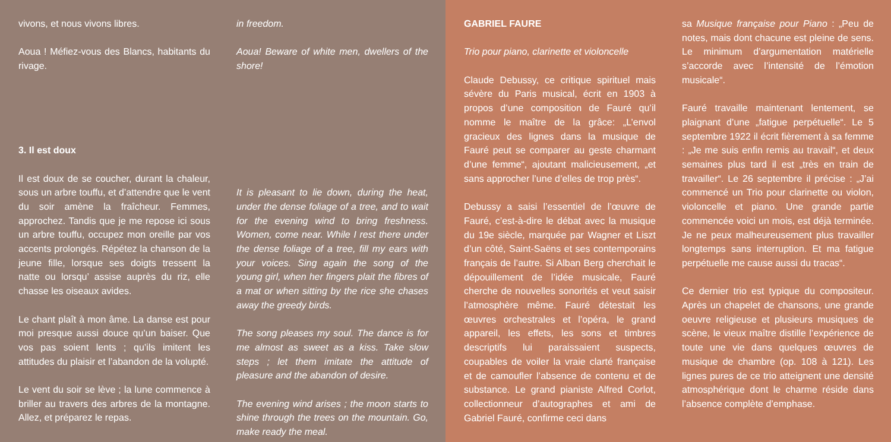vivons, et nous vivons libres.
Aoua ! Méfiez-vous des Blancs, habitants du rivage.
3. Il est doux
Il est doux de se coucher, durant la chaleur, sous un arbre touffu, et d’attendre que le vent du soir amène la fraîcheur. Femmes, approchez. Tandis que je me repose ici sous un arbre touffu, occupez mon oreille par vos accents prolongés. Répétez la chanson de la jeune fille, lorsque ses doigts tressent la natte ou lorsqu’ assise auprès du riz, elle chasse les oiseaux avides.
Le chant plaît à mon âme. La danse est pour moi presque aussi douce qu’un baiser. Que vos pas soient lents ; qu’ils imitent les attitudes du plaisir et l’abandon de la volupté.
Le vent du soir se lève ; la lune commence à briller au travers des arbres de la montagne. Allez, et préparez le repas.
in freedom.
Aoua! Beware of white men, dwellers of the shore!
It is pleasant to lie down, during the heat, under the dense foliage of a tree, and to wait for the evening wind to bring freshness. Women, come near. While I rest there under the dense foliage of a tree, fill my ears with your voices. Sing again the song of the young girl, when her fingers plait the fibres of a mat or when sitting by the rice she chases away the greedy birds.
The song pleases my soul. The dance is for me almost as sweet as a kiss. Take slow steps ; let them imitate the attitude of pleasure and the abandon of desire.
The evening wind arises ; the moon starts to shine through the trees on the mountain. Go, make ready the meal.
GABRIEL FAURE
Trio pour piano, clarinette et violoncelle
Claude Debussy, ce critique spirituel mais sévère du Paris musical, écrit en 1903 à propos d’une composition de Fauré qu’il nomme le maître de la grâce: „L’envol gracieux des lignes dans la musique de Fauré peut se comparer au geste charmant d’une femme“, ajoutant malicieusement, „et sans approcher l’une d’elles de trop près“.
Debussy a saisi l’essentiel de l’œuvre de Fauré, c’est-à-dire le débat avec la musique du 19e siècle, marquée par Wagner et Liszt d’un côté, Saint-Saëns et ses contemporains français de l’autre. Si Alban Berg cherchait le dépouillement de l’idée musicale, Fauré cherche de nouvelles sonorités et veut saisir l’atmosphère même. Fauré détestait les œuvres orchestrales et l’opéra, le grand appareil, les effets, les sons et timbres descriptifs lui paraissaient suspects, coupables de voiler la vraie clarté française et de camoufler l’absence de contenu et de substance. Le grand pianiste Alfred Corlot, collectionneur d’autographes et ami de Gabriel Fauré, confirme ceci dans
sa Musique française pour Piano : „Peu de notes, mais dont chacune est pleine de sens. Le minimum d’argumentation matérielle s’accorde avec l’intensité de l’émotion musicale“.
Fauré travaille maintenant lentement, se plaignant d’une „fatigue perpétuelle“. Le 5 septembre 1922 il écrit fièrement à sa femme : „Je me suis enfin remis au travail“, et deux semaines plus tard il est „très en train de travailler“. Le 26 septembre il précise : „J’ai commencé un Trio pour clarinette ou violon, violoncelle et piano. Une grande partie commencée voici un mois, est déjà terminée. Je ne peux malheureusement plus travailler longtemps sans interruption. Et ma fatigue perpétuelle me cause aussi du tracas“.
Ce dernier trio est typique du compositeur. Après un chapelet de chansons, une grande oeuvre religieuse et plusieurs musiques de scène, le vieux maître distille l’expérience de toute une vie dans quelques œuvres de musique de chambre (op. 108 à 121). Les lignes pures de ce trio atteignent une densité atmosphérique dont le charme réside dans l’absence complète d’emphase.